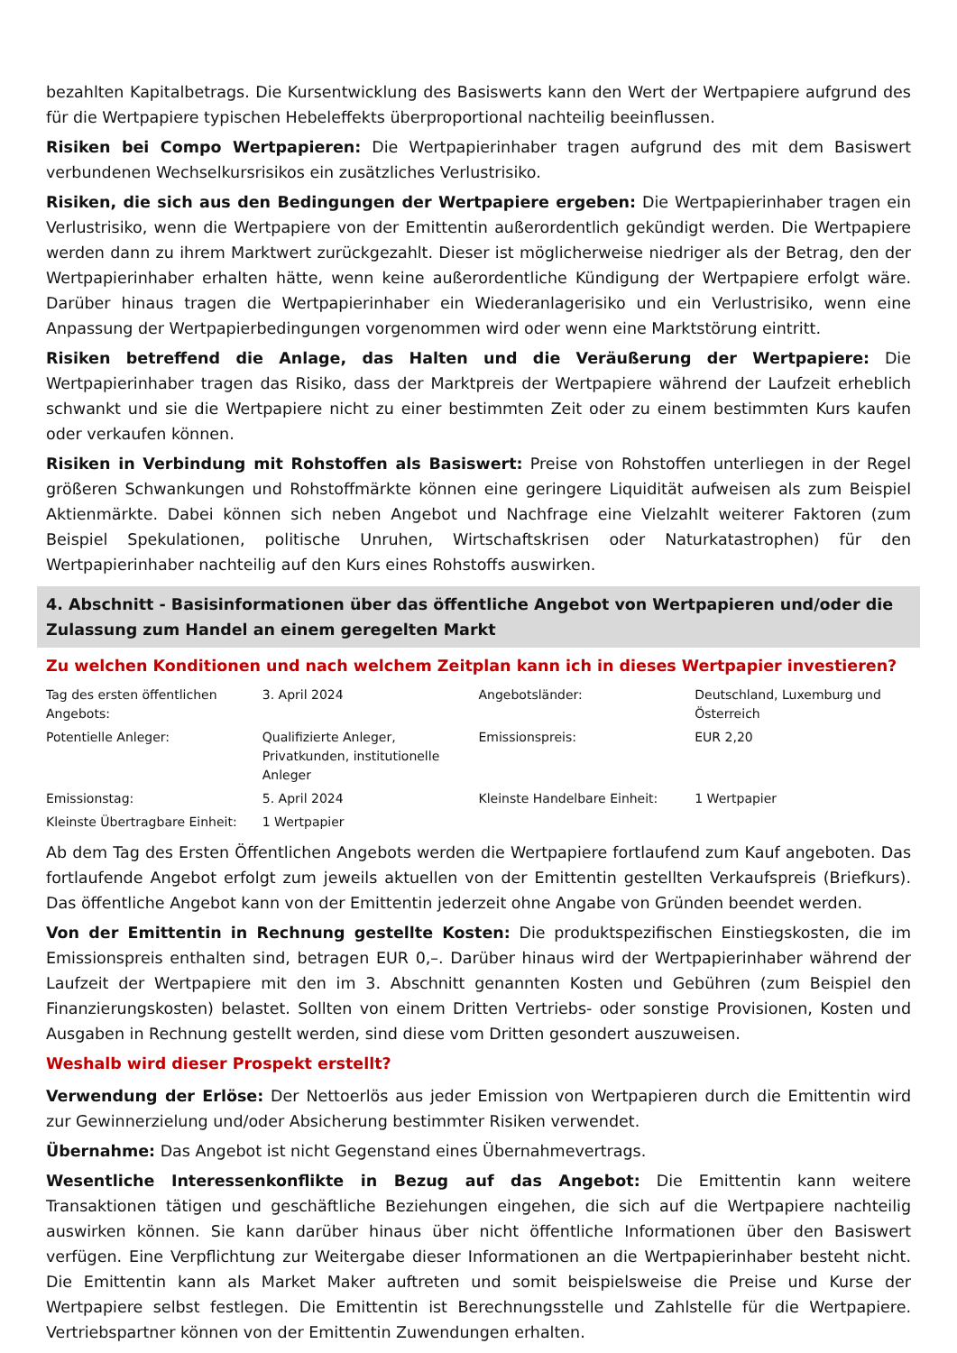bezahlten Kapitalbetrags. Die Kursentwicklung des Basiswerts kann den Wert der Wertpapiere aufgrund des für die Wertpapiere typischen Hebeleffekts überproportional nachteilig beeinflussen.
Risiken bei Compo Wertpapieren: Die Wertpapierinhaber tragen aufgrund des mit dem Basiswert verbundenen Wechselkursrisikos ein zusätzliches Verlustrisiko.
Risiken, die sich aus den Bedingungen der Wertpapiere ergeben: Die Wertpapierinhaber tragen ein Verlustrisiko, wenn die Wertpapiere von der Emittentin außerordentlich gekündigt werden. Die Wertpapiere werden dann zu ihrem Marktwert zurückgezahlt. Dieser ist möglicherweise niedriger als der Betrag, den der Wertpapierinhaber erhalten hätte, wenn keine außerordentliche Kündigung der Wertpapiere erfolgt wäre. Darüber hinaus tragen die Wertpapierinhaber ein Wiederanlagerisiko und ein Verlustrisiko, wenn eine Anpassung der Wertpapierbedingungen vorgenommen wird oder wenn eine Marktstörung eintritt.
Risiken betreffend die Anlage, das Halten und die Veräußerung der Wertpapiere: Die Wertpapierinhaber tragen das Risiko, dass der Marktpreis der Wertpapiere während der Laufzeit erheblich schwankt und sie die Wertpapiere nicht zu einer bestimmten Zeit oder zu einem bestimmten Kurs kaufen oder verkaufen können.
Risiken in Verbindung mit Rohstoffen als Basiswert: Preise von Rohstoffen unterliegen in der Regel größeren Schwankungen und Rohstoffmärkte können eine geringere Liquidität aufweisen als zum Beispiel Aktienmärkte. Dabei können sich neben Angebot und Nachfrage eine Vielzahlt weiterer Faktoren (zum Beispiel Spekulationen, politische Unruhen, Wirtschaftskrisen oder Naturkatastrophen) für den Wertpapierinhaber nachteilig auf den Kurs eines Rohstoffs auswirken.
4. Abschnitt - Basisinformationen über das öffentliche Angebot von Wertpapieren und/oder die Zulassung zum Handel an einem geregelten Markt
Zu welchen Konditionen und nach welchem Zeitplan kann ich in dieses Wertpapier investieren?
| Tag des ersten öffentlichen Angebots: | 3. April 2024 | Angebotsländer: | Deutschland, Luxemburg und Österreich |
| Potentielle Anleger: | Qualifizierte Anleger, Privatkunden, institutionelle Anleger | Emissionspreis: | EUR 2,20 |
| Emissionstag: | 5. April 2024 | Kleinste Handelbare Einheit: | 1 Wertpapier |
| Kleinste Übertragbare Einheit: | 1 Wertpapier | | |
Ab dem Tag des Ersten Öffentlichen Angebots werden die Wertpapiere fortlaufend zum Kauf angeboten. Das fortlaufende Angebot erfolgt zum jeweils aktuellen von der Emittentin gestellten Verkaufspreis (Briefkurs). Das öffentliche Angebot kann von der Emittentin jederzeit ohne Angabe von Gründen beendet werden.
Von der Emittentin in Rechnung gestellte Kosten: Die produktspezifischen Einstiegskosten, die im Emissionspreis enthalten sind, betragen EUR 0,–. Darüber hinaus wird der Wertpapierinhaber während der Laufzeit der Wertpapiere mit den im 3. Abschnitt genannten Kosten und Gebühren (zum Beispiel den Finanzierungskosten) belastet. Sollten von einem Dritten Vertriebs- oder sonstige Provisionen, Kosten und Ausgaben in Rechnung gestellt werden, sind diese vom Dritten gesondert auszuweisen.
Weshalb wird dieser Prospekt erstellt?
Verwendung der Erlöse: Der Nettoerlös aus jeder Emission von Wertpapieren durch die Emittentin wird zur Gewinnerzielung und/oder Absicherung bestimmter Risiken verwendet.
Übernahme: Das Angebot ist nicht Gegenstand eines Übernahmevertrags.
Wesentliche Interessenkonflikte in Bezug auf das Angebot: Die Emittentin kann weitere Transaktionen tätigen und geschäftliche Beziehungen eingehen, die sich auf die Wertpapiere nachteilig auswirken können. Sie kann darüber hinaus über nicht öffentliche Informationen über den Basiswert verfügen. Eine Verpflichtung zur Weitergabe dieser Informationen an die Wertpapierinhaber besteht nicht. Die Emittentin kann als Market Maker auftreten und somit beispielsweise die Preise und Kurse der Wertpapiere selbst festlegen. Die Emittentin ist Berechnungsstelle und Zahlstelle für die Wertpapiere. Vertriebspartner können von der Emittentin Zuwendungen erhalten.